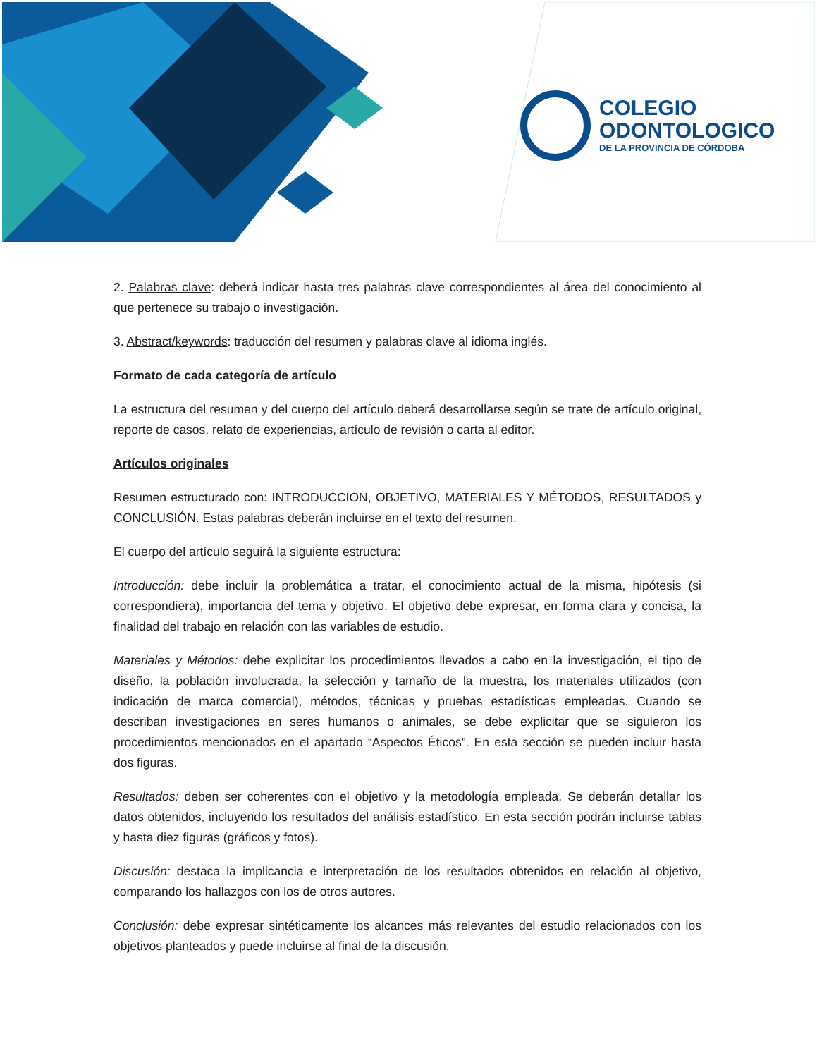COLEGIO
ODONTOLOGICO
DE LA PROVINCIA DE CÓRDOBA
2. Palabras clave: deberá indicar hasta tres palabras clave correspondientes al área del conocimiento al que pertenece su trabajo o investigación.
3. Abstract/keywords: traducción del resumen y palabras clave al idioma inglés.
Formato de cada categoría de artículo
La estructura del resumen y del cuerpo del artículo deberá desarrollarse según se trate de artículo original, reporte de casos, relato de experiencias, artículo de revisión o carta al editor.
Artículos originales
Resumen estructurado con: INTRODUCCION, OBJETIVO, MATERIALES Y MÉTODOS, RESULTADOS y CONCLUSIÓN. Estas palabras deberán incluirse en el texto del resumen.
El cuerpo del artículo seguirá la siguiente estructura:
Introducción: debe incluir la problemática a tratar, el conocimiento actual de la misma, hipótesis (si correspondiera), importancia del tema y objetivo. El objetivo debe expresar, en forma clara y concisa, la finalidad del trabajo en relación con las variables de estudio.
Materiales y Métodos: debe explicitar los procedimientos llevados a cabo en la investigación, el tipo de diseño, la población involucrada, la selección y tamaño de la muestra, los materiales utilizados (con indicación de marca comercial), métodos, técnicas y pruebas estadísticas empleadas. Cuando se describan investigaciones en seres humanos o animales, se debe explicitar que se siguieron los procedimientos mencionados en el apartado “Aspectos Éticos”. En esta sección se pueden incluir hasta dos figuras.
Resultados: deben ser coherentes con el objetivo y la metodología empleada. Se deberán detallar los datos obtenidos, incluyendo los resultados del análisis estadístico. En esta sección podrán incluirse tablas y hasta diez figuras (gráficos y fotos).
Discusión: destaca la implicancia e interpretación de los resultados obtenidos en relación al objetivo, comparando los hallazgos con los de otros autores.
Conclusión: debe expresar sintéticamente los alcances más relevantes del estudio relacionados con los objetivos planteados y puede incluirse al final de la discusión.